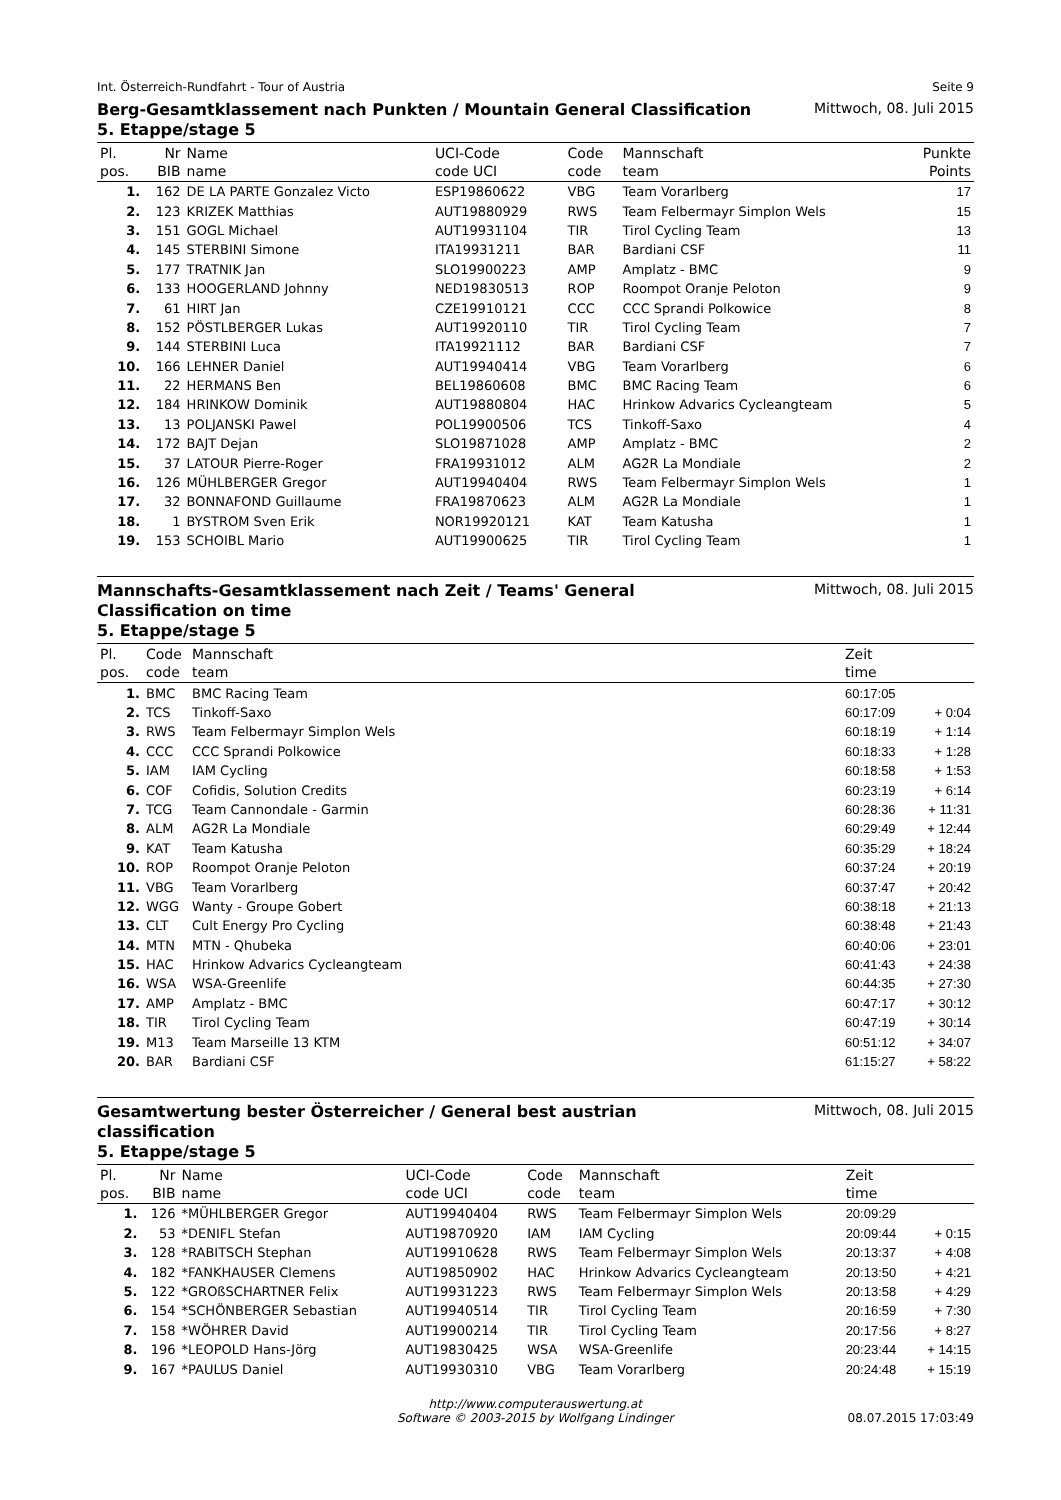Int. Österreich-Rundfahrt - Tour of Austria Seite 9
Berg-Gesamtklassement nach Punkten / Mountain General Classification
5. Etappe/stage 5
Mittwoch, 08. Juli 2015
| Pl. | Nr | Name | UCI-Code | Code | Mannschaft | Punkte |
| --- | --- | --- | --- | --- | --- | --- |
| pos. | BIB | name | code UCI | code | team | Points |
| 1. | 162 | DE LA PARTE Gonzalez Victo | ESP19860622 | VBG | Team Vorarlberg | 17 |
| 2. | 123 | KRIZEK Matthias | AUT19880929 | RWS | Team Felbermayr Simplon Wels | 15 |
| 3. | 151 | GOGL Michael | AUT19931104 | TIR | Tirol Cycling Team | 13 |
| 4. | 145 | STERBINI Simone | ITA19931211 | BAR | Bardiani CSF | 11 |
| 5. | 177 | TRATNIK Jan | SLO19900223 | AMP | Amplatz - BMC | 9 |
| 6. | 133 | HOOGERLAND Johnny | NED19830513 | ROP | Roompot Oranje Peloton | 9 |
| 7. | 61 | HIRT Jan | CZE19910121 | CCC | CCC Sprandi Polkowice | 8 |
| 8. | 152 | PÖSTLBERGER Lukas | AUT19920110 | TIR | Tirol Cycling Team | 7 |
| 9. | 144 | STERBINI Luca | ITA19921112 | BAR | Bardiani CSF | 7 |
| 10. | 166 | LEHNER Daniel | AUT19940414 | VBG | Team Vorarlberg | 6 |
| 11. | 22 | HERMANS Ben | BEL19860608 | BMC | BMC Racing Team | 6 |
| 12. | 184 | HRINKOW Dominik | AUT19880804 | HAC | Hrinkow Advarics Cycleangteam | 5 |
| 13. | 13 | POLJANSKI Pawel | POL19900506 | TCS | Tinkoff-Saxo | 4 |
| 14. | 172 | BAJT Dejan | SLO19871028 | AMP | Amplatz - BMC | 2 |
| 15. | 37 | LATOUR Pierre-Roger | FRA19931012 | ALM | AG2R La Mondiale | 2 |
| 16. | 126 | MÜHLBERGER Gregor | AUT19940404 | RWS | Team Felbermayr Simplon Wels | 1 |
| 17. | 32 | BONNAFOND Guillaume | FRA19870623 | ALM | AG2R La Mondiale | 1 |
| 18. | 1 | BYSTROM Sven Erik | NOR19920121 | KAT | Team Katusha | 1 |
| 19. | 153 | SCHOIBL Mario | AUT19900625 | TIR | Tirol Cycling Team | 1 |
Mannschafts-Gesamtklassement nach Zeit / Teams' General
Classification on time
5. Etappe/stage 5
Mittwoch, 08. Juli 2015
| Pl. | Code | Mannschaft | Zeit | |
| --- | --- | --- | --- | --- |
| pos. | code | team | time | |
| 1. | BMC | BMC Racing Team | 60:17:05 | |
| 2. | TCS | Tinkoff-Saxo | 60:17:09 | + 0:04 |
| 3. | RWS | Team Felbermayr Simplon Wels | 60:18:19 | + 1:14 |
| 4. | CCC | CCC Sprandi Polkowice | 60:18:33 | + 1:28 |
| 5. | IAM | IAM Cycling | 60:18:58 | + 1:53 |
| 6. | COF | Cofidis, Solution Credits | 60:23:19 | + 6:14 |
| 7. | TCG | Team Cannondale - Garmin | 60:28:36 | + 11:31 |
| 8. | ALM | AG2R La Mondiale | 60:29:49 | + 12:44 |
| 9. | KAT | Team Katusha | 60:35:29 | + 18:24 |
| 10. | ROP | Roompot Oranje Peloton | 60:37:24 | + 20:19 |
| 11. | VBG | Team Vorarlberg | 60:37:47 | + 20:42 |
| 12. | WGG | Wanty - Groupe Gobert | 60:38:18 | + 21:13 |
| 13. | CLT | Cult Energy Pro Cycling | 60:38:48 | + 21:43 |
| 14. | MTN | MTN - Qhubeka | 60:40:06 | + 23:01 |
| 15. | HAC | Hrinkow Advarics Cycleangteam | 60:41:43 | + 24:38 |
| 16. | WSA | WSA-Greenlife | 60:44:35 | + 27:30 |
| 17. | AMP | Amplatz - BMC | 60:47:17 | + 30:12 |
| 18. | TIR | Tirol Cycling Team | 60:47:19 | + 30:14 |
| 19. | M13 | Team Marseille 13 KTM | 60:51:12 | + 34:07 |
| 20. | BAR | Bardiani CSF | 61:15:27 | + 58:22 |
Gesamtwertung bester Österreicher / General best austrian
classification
5. Etappe/stage 5
Mittwoch, 08. Juli 2015
| Pl. | Nr | Name | UCI-Code | Code | Mannschaft | Zeit | |
| --- | --- | --- | --- | --- | --- | --- | --- |
| pos. | BIB | name | code UCI | code | team | time | |
| 1. | 126 | *MÜHLBERGER Gregor | AUT19940404 | RWS | Team Felbermayr Simplon Wels | 20:09:29 | |
| 2. | 53 | *DENIFL Stefan | AUT19870920 | IAM | IAM Cycling | 20:09:44 | + 0:15 |
| 3. | 128 | *RABITSCH Stephan | AUT19910628 | RWS | Team Felbermayr Simplon Wels | 20:13:37 | + 4:08 |
| 4. | 182 | *FANKHAUSER Clemens | AUT19850902 | HAC | Hrinkow Advarics Cycleangteam | 20:13:50 | + 4:21 |
| 5. | 122 | *GROßSCHARTNER Felix | AUT19931223 | RWS | Team Felbermayr Simplon Wels | 20:13:58 | + 4:29 |
| 6. | 154 | *SCHÖNBERGER Sebastian | AUT19940514 | TIR | Tirol Cycling Team | 20:16:59 | + 7:30 |
| 7. | 158 | *WÖHRER David | AUT19900214 | TIR | Tirol Cycling Team | 20:17:56 | + 8:27 |
| 8. | 196 | *LEOPOLD Hans-Jörg | AUT19830425 | WSA | WSA-Greenlife | 20:23:44 | + 14:15 |
| 9. | 167 | *PAULUS Daniel | AUT19930310 | VBG | Team Vorarlberg | 20:24:48 | + 15:19 |
http://www.computerauswertung.at
Software © 2003-2015 by Wolfgang Lindinger 08.07.2015 17:03:49